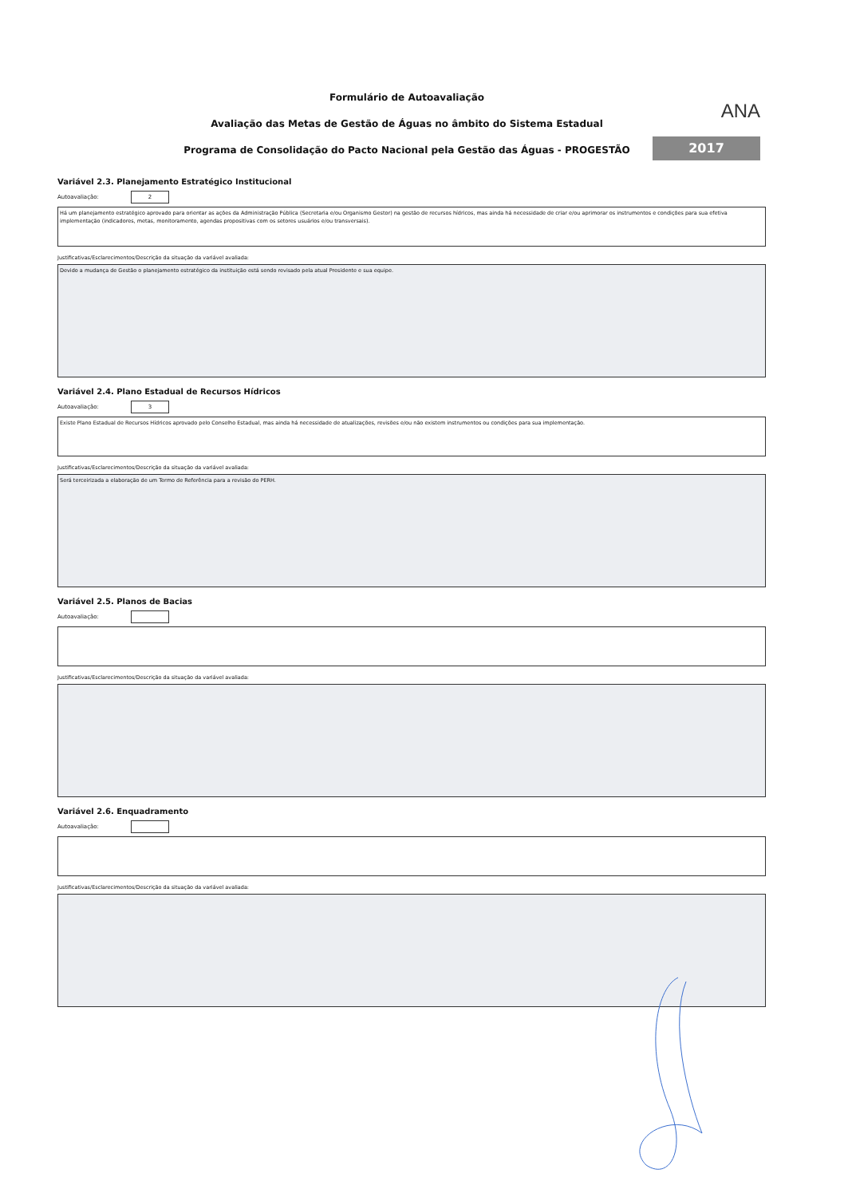Formulário de Autoavaliação
Avaliação das Metas de Gestão de Águas no âmbito do Sistema Estadual
Programa de Consolidação do Pacto Nacional pela Gestão das Águas - PROGESTÃO
ANA
2017
Variável 2.3. Planejamento Estratégico Institucional
Autoavaliação: 2
Há um planejamento estratégico aprovado para orientar as ações da Administração Pública (Secretaria e/ou Organismo Gestor) na gestão de recursos hídricos, mas ainda há necessidade de criar e/ou aprimorar os instrumentos e condições para sua efetiva implementação (indicadores, metas, monitoramento, agendas propositivas com os setores usuários e/ou transversais).
Justificativas/Esclarecimentos/Descrição da situação da variável avaliada:
Devido a mudança de Gestão o planejamento estratégico da instituição está sendo revisado pela atual Presidente e sua equipe.
Variável 2.4. Plano Estadual de Recursos Hídricos
Autoavaliação: 3
Existe Plano Estadual de Recursos Hídricos aprovado pelo Conselho Estadual, mas ainda há necessidade de atualizações, revisões e/ou não existem instrumentos ou condições para sua implementação.
Justificativas/Esclarecimentos/Descrição da situação da variável avaliada:
Será terceirizada a elaboração de um Termo de Referência para a revisão do PERH.
Variável 2.5. Planos de Bacias
Autoavaliação:
Justificativas/Esclarecimentos/Descrição da situação da variável avaliada:
Variável 2.6. Enquadramento
Autoavaliação:
Justificativas/Esclarecimentos/Descrição da situação da variável avaliada: